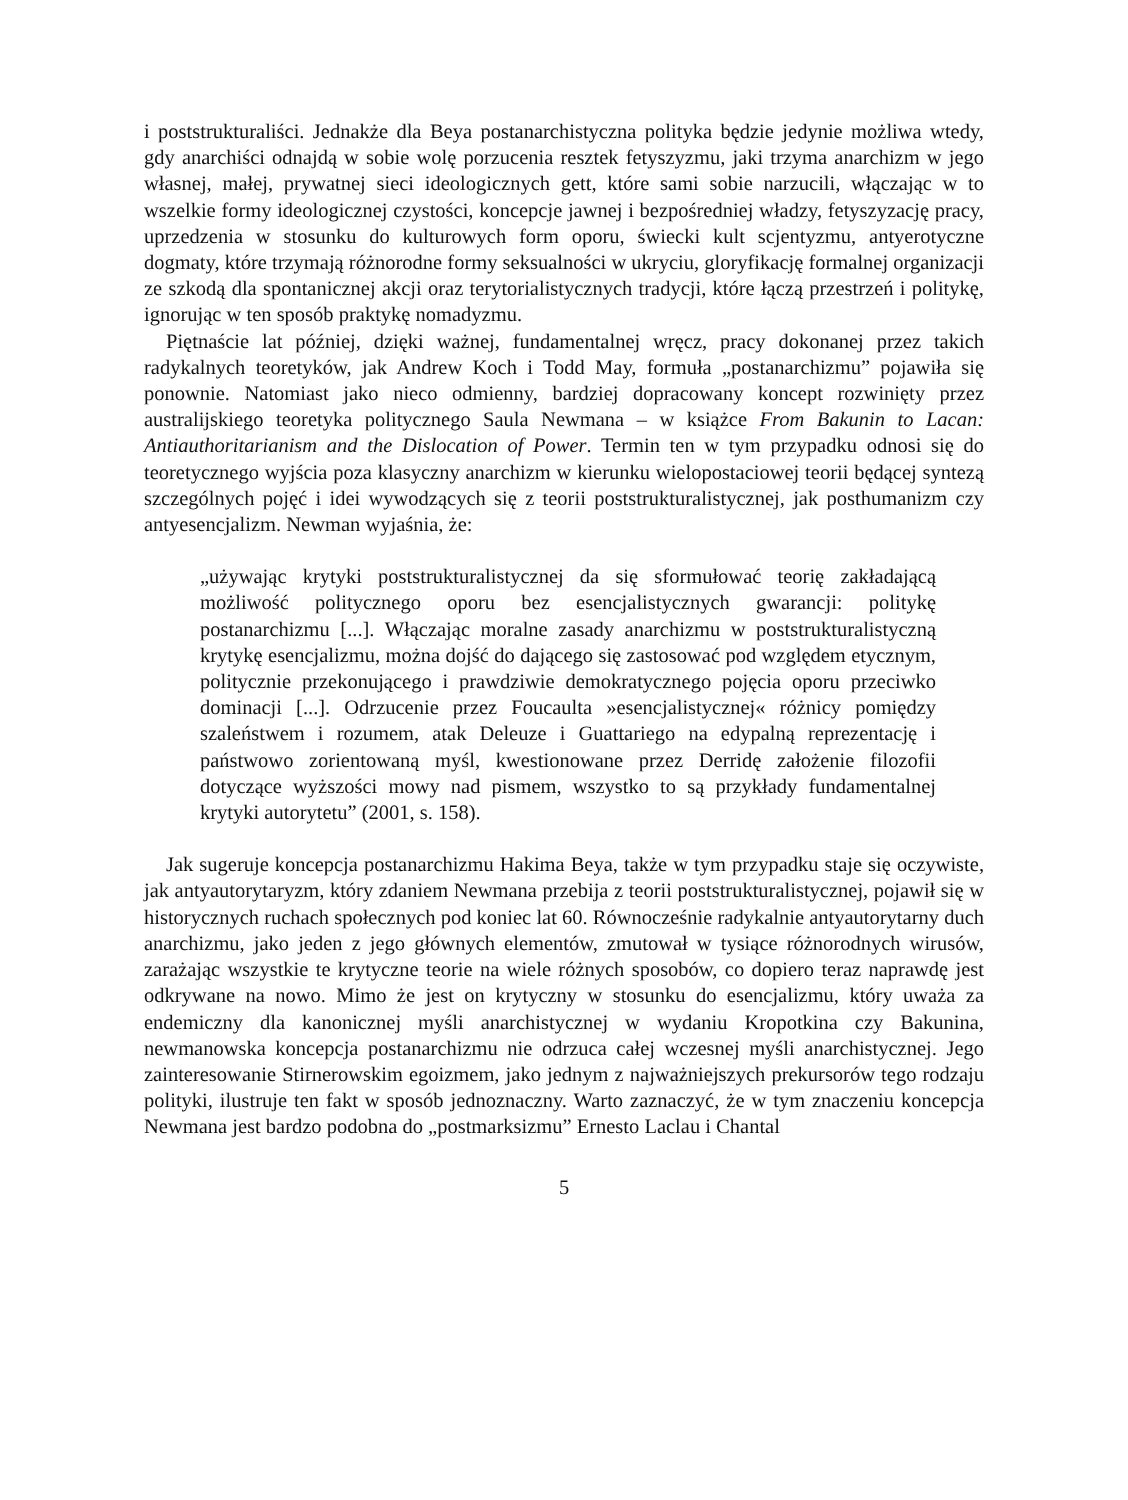i poststrukturaliści. Jednakże dla Beya postanarchistyczna polityka będzie jedynie możliwa wtedy, gdy anarchiści odnajdą w sobie wolę porzucenia resztek fetyszyzmu, jaki trzyma anarchizm w jego własnej, małej, prywatnej sieci ideologicznych gett, które sami sobie narzucili, włączając w to wszelkie formy ideologicznej czystości, koncepcje jawnej i bezpośredniej władzy, fetyszyzację pracy, uprzedzenia w stosunku do kulturowych form oporu, świecki kult scjentyzmu, antyerotyczne dogmaty, które trzymają różnorodne formy seksualności w ukryciu, gloryfikację formalnej organizacji ze szkodą dla spontanicznej akcji oraz terytorialistycznych tradycji, które łączą przestrzeń i politykę, ignorując w ten sposób praktykę nomadyzmu.
Piętnaście lat później, dzięki ważnej, fundamentalnej wręcz, pracy dokonanej przez takich radykalnych teoretyków, jak Andrew Koch i Todd May, formuła „postanarchizmu” pojawiła się ponownie. Natomiast jako nieco odmienny, bardziej dopracowany koncept rozwinięty przez australijskiego teoretyka politycznego Saula Newmana – w książce From Bakunin to Lacan: Antiauthoritarianism and the Dislocation of Power. Termin ten w tym przypadku odnosi się do teoretycznego wyjścia poza klasyczny anarchizm w kierunku wielopostaciowej teorii będącej syntezą szczególnych pojęć i idei wywodzących się z teorii poststrukturalistycznej, jak posthumanizm czy antyesencjalizm. Newman wyjaśnia, że:
„używając krytyki poststrukturalistycznej da się sformułować teorię zakładającą możliwość politycznego oporu bez esencjalistycznych gwarancji: politykę postanarchizmu [...]. Włączając moralne zasady anarchizmu w poststrukturalistyczną krytykę esencjalizmu, można dojść do dającego się zastosować pod względem etycznym, politycznie przekonującego i prawdziwie demokratycznego pojęcia oporu przeciwko dominacji [...]. Odrzucenie przez Foucaulta »esencjalistycznej« różnicy pomiędzy szaleństwem i rozumem, atak Deleuze i Guattariego na edypalną reprezentację i państwowo zorientowaną myśl, kwestionowane przez Derridę założenie filozofii dotyczące wyższości mowy nad pismem, wszystko to są przykłady fundamentalnej krytyki autorytetu” (2001, s. 158).
Jak sugeruje koncepcja postanarchizmu Hakima Beya, także w tym przypadku staje się oczywiste, jak antyautorytaryzm, który zdaniem Newmana przebija z teorii poststrukturalistycznej, pojawił się w historycznych ruchach społecznych pod koniec lat 60. Równocześnie radykalnie antyautorytarny duch anarchizmu, jako jeden z jego głównych elementów, zmutował w tysiące różnorodnych wirusów, zarażając wszystkie te krytyczne teorie na wiele różnych sposobów, co dopiero teraz naprawdę jest odkrywane na nowo. Mimo że jest on krytyczny w stosunku do esencjalizmu, który uważa za endemiczny dla kanonicznej myśli anarchistycznej w wydaniu Kropotkina czy Bakunina, newmanowska koncepcja postanarchizmu nie odrzuca całej wczesnej myśli anarchistycznej. Jego zainteresowanie Stirnerowskim egoizmem, jako jednym z najważniejszych prekursorów tego rodzaju polityki, ilustruje ten fakt w sposób jednoznaczny. Warto zaznaczyć, że w tym znaczeniu koncepcja Newmana jest bardzo podobna do „postmarksizmu” Ernesto Laclau i Chantal
5